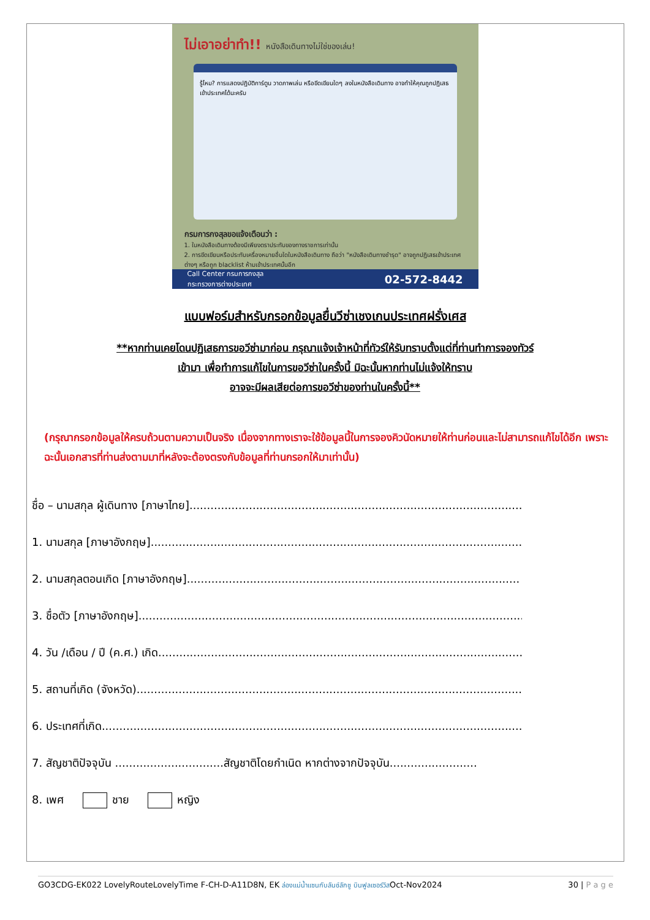ไม่เอาอย่าทำ!! หนังสือเดินทางไม่ใช่ของเล่น!
รู้ไหม? การแสดงปฏิบัติการ์ตูน วาดภาพเล่น หรือขีดเขียนใดๆ ลงในหนังสือเดินทาง อาจทำให้คุณถูกปฏิเสธเข้าประเทศได้นะครับ
กรมการกงสุลขอแจ้งเตือนว่า :
1. ในหนังสือเดินทางต้องมีเพียงตราประทับของทางราชการเท่านั้น
2. การขีดเขียนหรือประทับเครื่องหมายอื่นใดในหนังสือเดินทาง ถือว่า "หนังสือเดินทางชำรุด" อาจถูกปฏิเสธเข้าประเทศต่างๆ หรือถูก blacklist ห้ามเข้าประเทศนั้นอีก
Call Center กรมการกงสุล
กระทรวงการต่างประเทศ 02-572-8442
แบบฟอร์มสำหรับกรอกข้อมูลยื่นวีซ่าเชงเกนประเทศฝรั่งเศส
**หากท่านเคยโดนปฏิเสธการขอวีซ่ามาก่อน กรุณาแจ้งเจ้าหน้าที่ทัวร์ให้รับทราบตั้งแต่ที่ท่านทำการจองทัวร์
เข้ามา เพื่อทำการแก้ไขในการขอวีซ่าในครั้งนี้ มิฉะนั้นหากท่านไม่แจ้งให้ทราบ
อาจจะมีผลเสียต่อการขอวีซ่าของท่านในครั้งนี้**
(กรุณากรอกข้อมูลให้ครบถ้วนตามความเป็นจริง เนื่องจากทางเราจะใช้ข้อมูลนี้ในการจองคิวนัดหมายให้ท่านก่อนและไม่สามารถแก้ไขได้อีก เพราะฉะนั้นเอกสารที่ท่านส่งตามมาที่หลังจะต้องตรงกับข้อมูลที่ท่านกรอกให้มาเท่านั้น)
ชื่อ – นามสกุล ผู้เดินทาง [ภาษาไทย].................................................................................................
1. นามสกุล [ภาษาอังกฤษ]..........................................................................................................
2. นามสกุลตอนเกิด [ภาษาอังกฤษ]...............................................................................................
3. ชื่อตัว [ภาษาอังกฤษ]...............................................................................................................
4. วัน /เดือน / ปี (ค.ศ.) เกิด.........................................................................................................
5. สถานที่เกิด (จังหวัด)...............................................................................................................
6. ประเทศที่เกิด.........................................................................................................................
7. สัญชาติปัจจุบัน ...............................สัญชาติโดยกำเนิด หากต่างจากปัจจุบัน.........................
8. เพศ ชาย หญิง
GO3CDG-EK022 LovelyRouteLovelyTime F-CH-D-A11D8N, EK ล่องแม่น้ำแซนกับลันช์ลักชู บินฟูลเซอร์วิสOct-Nov2024 30 | P a g e